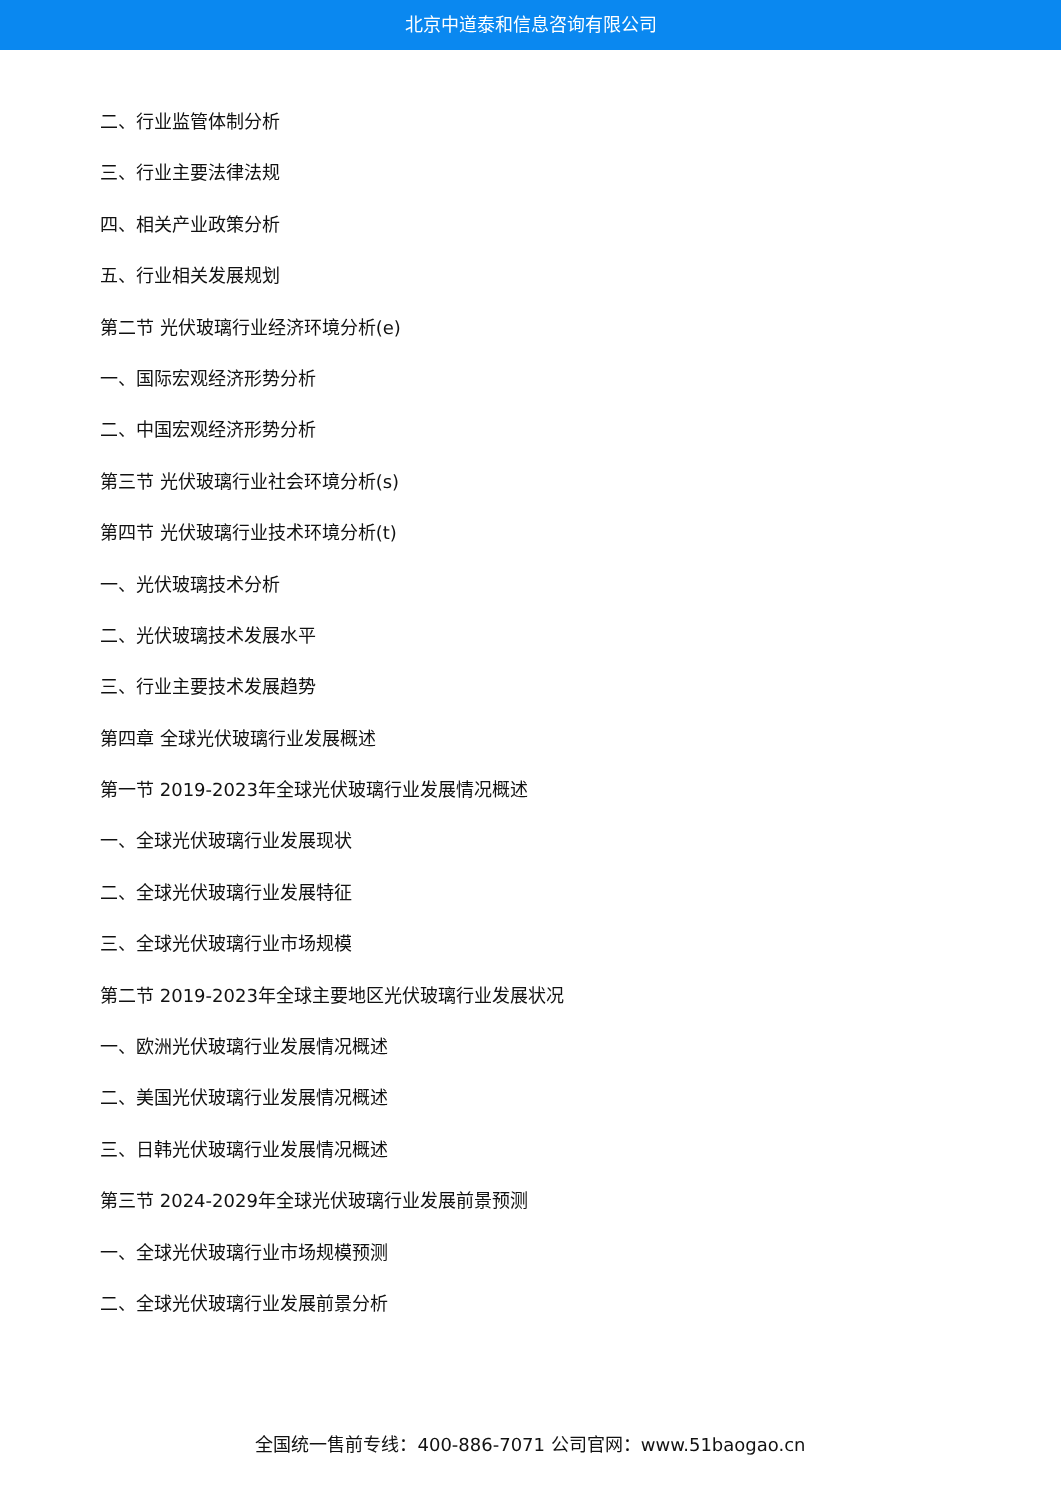北京中道泰和信息咨询有限公司
二、行业监管体制分析
三、行业主要法律法规
四、相关产业政策分析
五、行业相关发展规划
第二节 光伏玻璃行业经济环境分析(e)
一、国际宏观经济形势分析
二、中国宏观经济形势分析
第三节 光伏玻璃行业社会环境分析(s)
第四节 光伏玻璃行业技术环境分析(t)
一、光伏玻璃技术分析
二、光伏玻璃技术发展水平
三、行业主要技术发展趋势
第四章 全球光伏玻璃行业发展概述
第一节 2019-2023年全球光伏玻璃行业发展情况概述
一、全球光伏玻璃行业发展现状
二、全球光伏玻璃行业发展特征
三、全球光伏玻璃行业市场规模
第二节 2019-2023年全球主要地区光伏玻璃行业发展状况
一、欧洲光伏玻璃行业发展情况概述
二、美国光伏玻璃行业发展情况概述
三、日韩光伏玻璃行业发展情况概述
第三节 2024-2029年全球光伏玻璃行业发展前景预测
一、全球光伏玻璃行业市场规模预测
二、全球光伏玻璃行业发展前景分析
全国统一售前专线：400-886-7071 公司官网：www.51baogao.cn